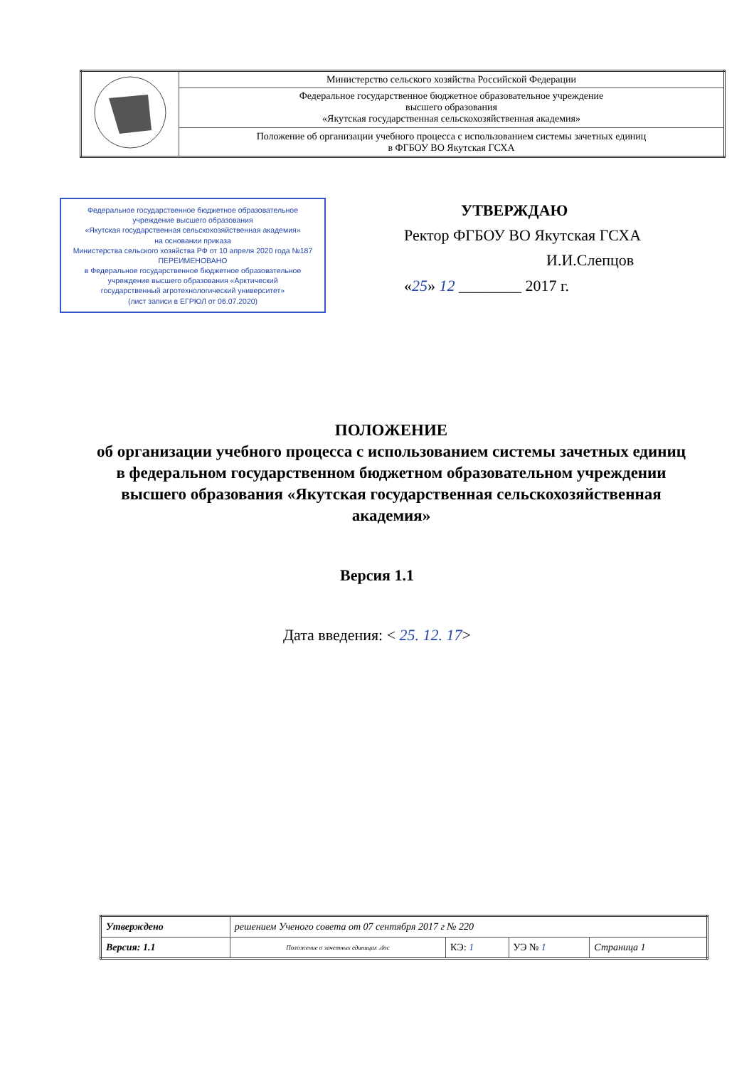| | Министерство сельского хозяйства Российской Федерации |
| | Федеральное государственное бюджетное образовательное учреждение высшего образования «Якутская государственная сельскохозяйственная академия» |
| | Положение об организации учебного процесса с использованием системы зачетных единиц в ФГБОУ ВО Якутская ГСХА |
Федеральное государственное бюджетное образовательное
учреждение высшего образования
«Якутская государственная сельскохозяйственная академия»
на основании приказа
Министерства сельского хозяйства РФ от 10 апреля 2020 года №187
ПЕРЕИМЕНОВАНО
в Федеральное государственное бюджетное образовательное
учреждение высшего образования «Арктический
государственный агротехнологический университет»
(лист записи в ЕГРЮЛ от 06.07.2020)
УТВЕРЖДАЮ
Ректор ФГБОУ ВО Якутская ГСХА
И.И.Слепцов
«25» 12 ________ 2017 г.
ПОЛОЖЕНИЕ
об организации учебного процесса с использованием системы зачетных единиц в федеральном государственном бюджетном образовательном учреждении высшего образования «Якутская государственная сельскохозяйственная академия»
Версия 1.1
Дата введения: < 25. 12. 17>
| Утверждено | решением Ученого совета от 07 сентября 2017 г № 220 | | | |
| Версия: 1.1 | Положение о зачетных единицах .doc | КЭ: 1 | УЭ № 1 | Страница 1 |